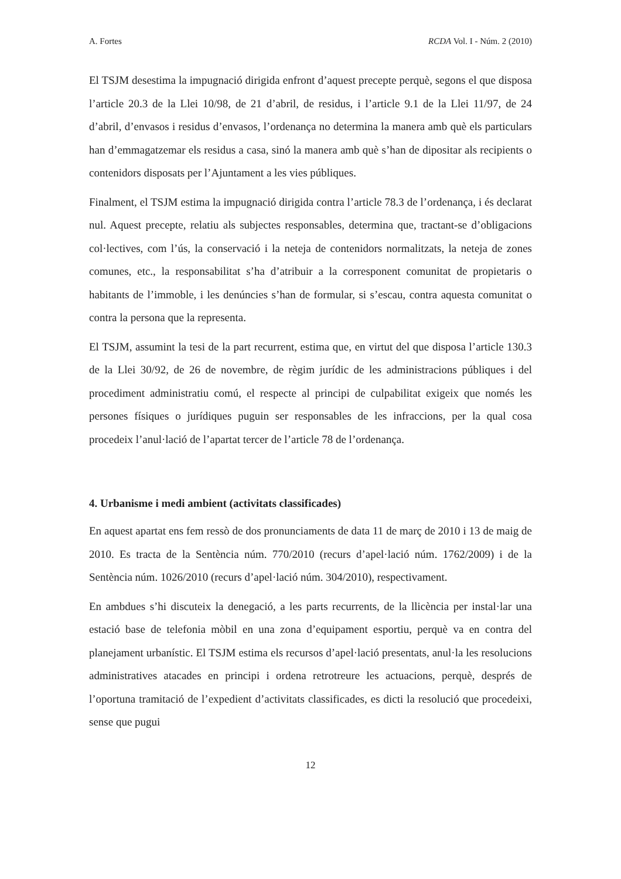A. Fortes RCDA Vol. I - Núm. 2 (2010)
El TSJM desestima la impugnació dirigida enfront d’aquest precepte perquè, segons el que disposa l’article 20.3 de la Llei 10/98, de 21 d’abril, de residus, i l’article 9.1 de la Llei 11/97, de 24 d’abril, d’envasos i residus d’envasos, l’ordenança no determina la manera amb què els particulars han d’emmagatzemar els residus a casa, sinó la manera amb què s’han de dipositar als recipients o contenidors disposats per l’Ajuntament a les vies públiques.
Finalment, el TSJM estima la impugnació dirigida contra l’article 78.3 de l’ordenança, i és declarat nul. Aquest precepte, relatiu als subjectes responsables, determina que, tractant-se d’obligacions col·lectives, com l’ús, la conservació i la neteja de contenidors normalitzats, la neteja de zones comunes, etc., la responsabilitat s’ha d’atribuir a la corresponent comunitat de propietaris o habitants de l’immoble, i les denúncies s’han de formular, si s’escau, contra aquesta comunitat o contra la persona que la representa.
El TSJM, assumint la tesi de la part recurrent, estima que, en virtut del que disposa l’article 130.3 de la Llei 30/92, de 26 de novembre, de règim jurídic de les administracions públiques i del procediment administratiu comú, el respecte al principi de culpabilitat exigeix que només les persones físiques o jurídiques puguin ser responsables de les infraccions, per la qual cosa procedeix l’anul·lació de l’apartat tercer de l’article 78 de l’ordenança.
4. Urbanisme i medi ambient (activitats classificades)
En aquest apartat ens fem ressò de dos pronunciaments de data 11 de març de 2010 i 13 de maig de 2010. Es tracta de la Sentència núm. 770/2010 (recurs d’apel·lació núm. 1762/2009) i de la Sentència núm. 1026/2010 (recurs d’apel·lació núm. 304/2010), respectivament.
En ambdues s’hi discuteix la denegació, a les parts recurrents, de la llicència per instal·lar una estació base de telefonia mòbil en una zona d’equipament esportiu, perquè va en contra del planejament urbanístic. El TSJM estima els recursos d’apel·lació presentats, anul·la les resolucions administratives atacades en principi i ordena retrotreure les actuacions, perquè, després de l’oportuna tramitació de l’expedient d’activitats classificades, es dicti la resolució que procedeixi, sense que pugui
12